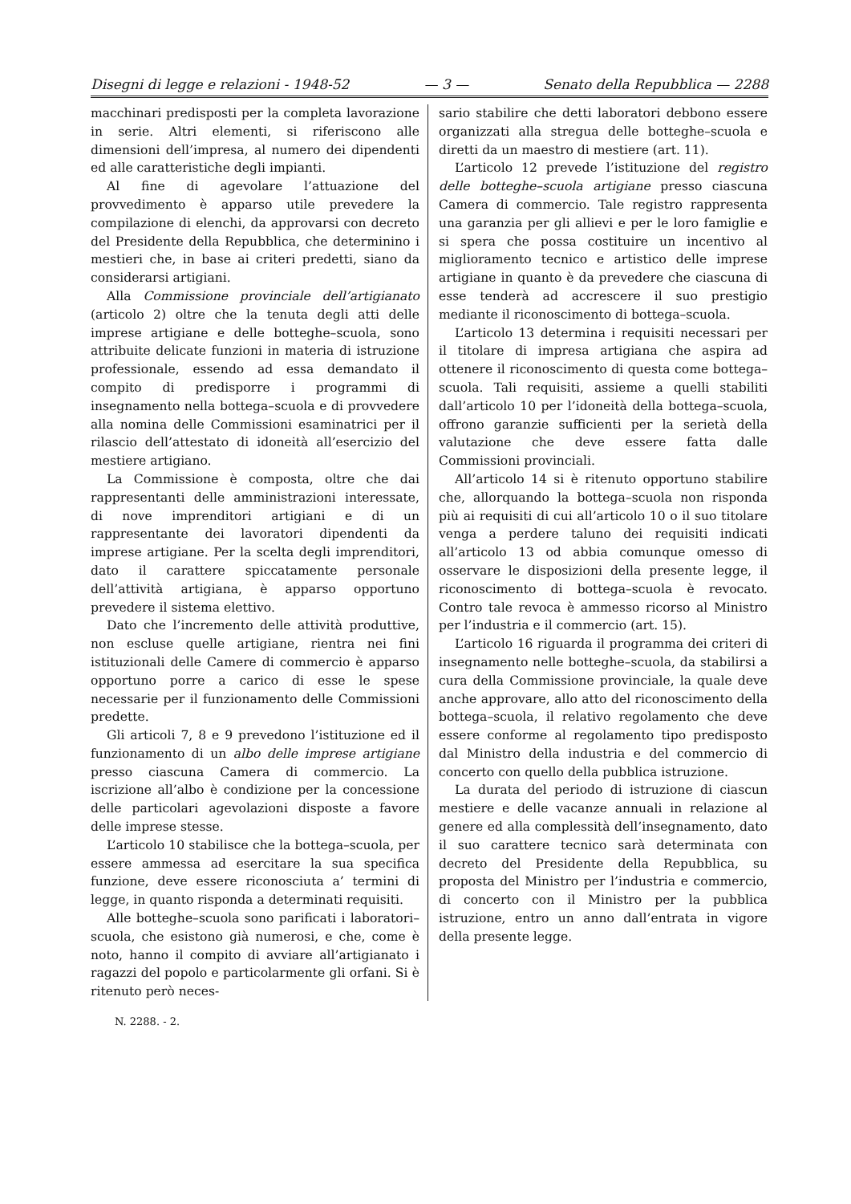Disegni di legge e relazioni - 1948-52 — 3 — Senato della Repubblica — 2288
macchinari predisposti per la completa lavorazione in serie. Altri elementi, si riferiscono alle dimensioni dell’impresa, al numero dei dipendenti ed alle caratteristiche degli impianti.
Al fine di agevolare l’attuazione del provvedimento è apparso utile prevedere la compilazione di elenchi, da approvarsi con decreto del Presidente della Repubblica, che determinino i mestieri che, in base ai criteri predetti, siano da considerarsi artigiani.
Alla Commissione provinciale dell’artigianato (articolo 2) oltre che la tenuta degli atti delle imprese artigiane e delle botteghe–scuola, sono attribuite delicate funzioni in materia di istruzione professionale, essendo ad essa demandato il compito di predisporre i programmi di insegnamento nella bottega–scuola e di provvedere alla nomina delle Commissioni esaminatrici per il rilascio dell’attestato di idoneità all’esercizio del mestiere artigiano.
La Commissione è composta, oltre che dai rappresentanti delle amministrazioni interessate, di nove imprenditori artigiani e di un rappresentante dei lavoratori dipendenti da imprese artigiane. Per la scelta degli imprenditori, dato il carattere spiccatamente personale dell’attività artigiana, è apparso opportuno prevedere il sistema elettivo.
Dato che l’incremento delle attività produttive, non escluse quelle artigiane, rientra nei fini istituzionali delle Camere di commercio è apparso opportuno porre a carico di esse le spese necessarie per il funzionamento delle Commissioni predette.
Gli articoli 7, 8 e 9 prevedono l’istituzione ed il funzionamento di un albo delle imprese artigiane presso ciascuna Camera di commercio. La iscrizione all’albo è condizione per la concessione delle particolari agevolazioni disposte a favore delle imprese stesse.
L’articolo 10 stabilisce che la bottega–scuola, per essere ammessa ad esercitare la sua specifica funzione, deve essere riconosciuta a’ termini di legge, in quanto risponda a determinati requisiti.
Alle botteghe–scuola sono parificati i laboratori–scuola, che esistono già numerosi, e che, come è noto, hanno il compito di avviare all’artigianato i ragazzi del popolo e particolarmente gli orfani. Si è ritenuto però neces-
sario stabilire che detti laboratori debbono essere organizzati alla stregua delle botteghe–scuola e diretti da un maestro di mestiere (art. 11).
L’articolo 12 prevede l’istituzione del registro delle botteghe–scuola artigiane presso ciascuna Camera di commercio. Tale registro rappresenta una garanzia per gli allievi e per le loro famiglie e si spera che possa costituire un incentivo al miglioramento tecnico e artistico delle imprese artigiane in quanto è da prevedere che ciascuna di esse tenderà ad accrescere il suo prestigio mediante il riconoscimento di bottega–scuola.
L’articolo 13 determina i requisiti necessari per il titolare di impresa artigiana che aspira ad ottenere il riconoscimento di questa come bottega–scuola. Tali requisiti, assieme a quelli stabiliti dall’articolo 10 per l’idoneità della bottega–scuola, offrono garanzie sufficienti per la serietà della valutazione che deve essere fatta dalle Commissioni provinciali.
All’articolo 14 si è ritenuto opportuno stabilire che, allorquando la bottega–scuola non risponda più ai requisiti di cui all’articolo 10 o il suo titolare venga a perdere taluno dei requisiti indicati all’articolo 13 od abbia comunque omesso di osservare le disposizioni della presente legge, il riconoscimento di bottega–scuola è revocato. Contro tale revoca è ammesso ricorso al Ministro per l’industria e il commercio (art. 15).
L’articolo 16 riguarda il programma dei criteri di insegnamento nelle botteghe–scuola, da stabilirsi a cura della Commissione provinciale, la quale deve anche approvare, allo atto del riconoscimento della bottega–scuola, il relativo regolamento che deve essere conforme al regolamento tipo predisposto dal Ministro della industria e del commercio di concerto con quello della pubblica istruzione.
La durata del periodo di istruzione di ciascun mestiere e delle vacanze annuali in relazione al genere ed alla complessità dell’insegnamento, dato il suo carattere tecnico sarà determinata con decreto del Presidente della Repubblica, su proposta del Ministro per l’industria e commercio, di concerto con il Ministro per la pubblica istruzione, entro un anno dall’entrata in vigore della presente legge.
N. 2288. - 2.